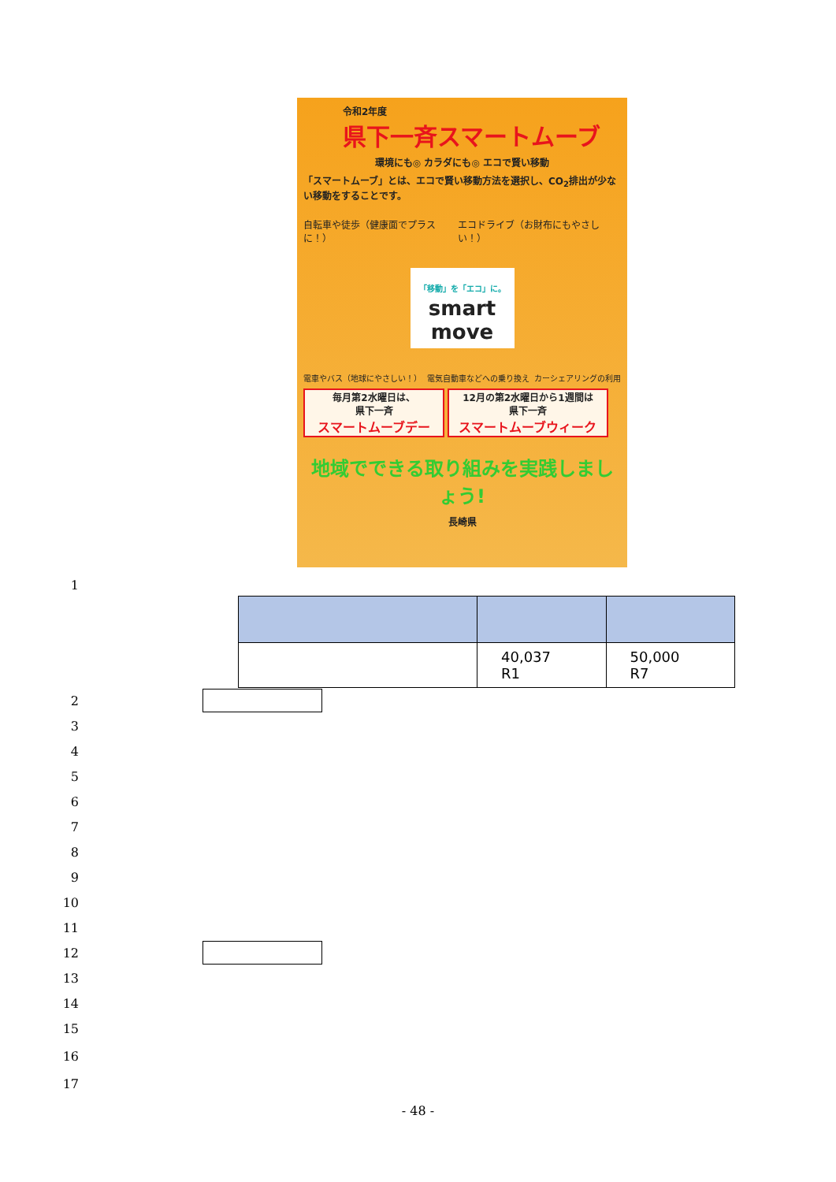令和2年度
県下一斉スマートムーブ
環境にも◎ カラダにも◎ エコで賢い移動
「スマートムーブ」とは、エコで賢い移動方法を選択し、CO<sub>2</sub>排出が少ない移動をすることです。
自転車や徒歩（健康面でプラスに！） エコドライブ（お財布にもやさしい！）
「移動」を「エコ」に。
smart move
電車やバス（地球にやさしい！） 電気自動車などへの乗り換え カーシェアリングの利用
毎月第2水曜日は、
県下一斉 スマートムーブデー
12月の第2水曜日から1週間は
県下一斉 スマートムーブウィーク
地域でできる取り組みを実践しましょう!
長崎県
1
| | 40,037 R1 | 50,000 R7 |
2
3
4
5
6
7
8
9
10
11
12
13
14
15
16
17
- 48 -